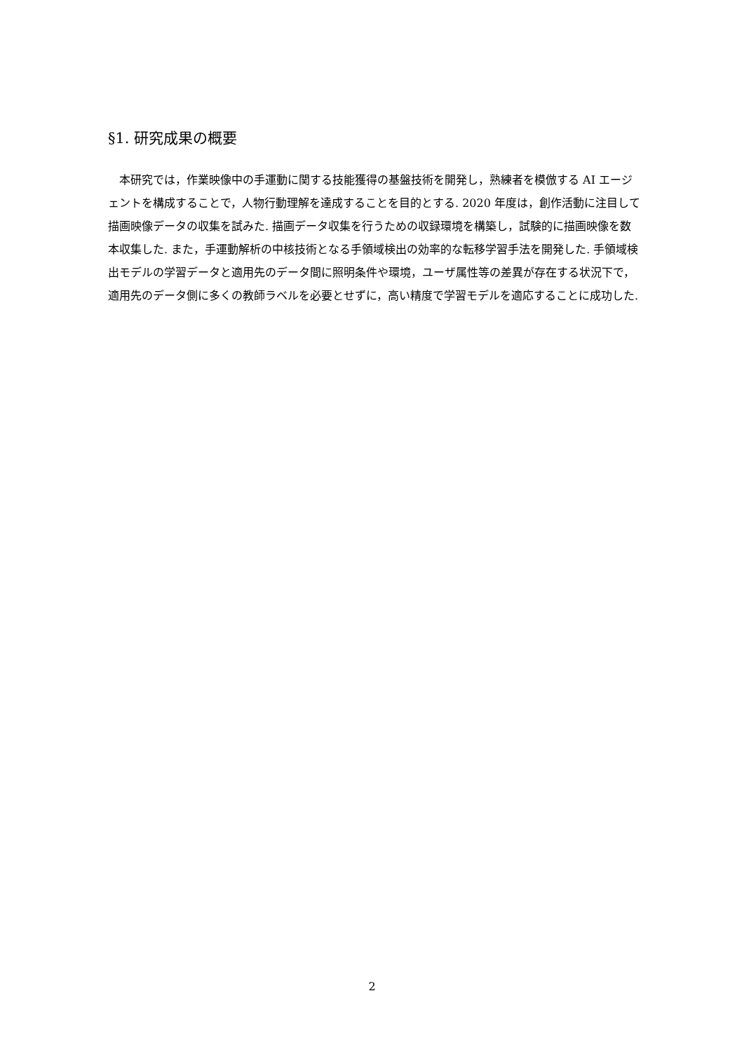§1. 研究成果の概要
　本研究では，作業映像中の手運動に関する技能獲得の基盤技術を開発し，熟練者を模倣する AI エージェントを構成することで，人物行動理解を達成することを目的とする. 2020 年度は，創作活動に注目して描画映像データの収集を試みた. 描画データ収集を行うための収録環境を構築し，試験的に描画映像を数本収集した. また，手運動解析の中核技術となる手領域検出の効率的な転移学習手法を開発した. 手領域検出モデルの学習データと適用先のデータ間に照明条件や環境，ユーザ属性等の差異が存在する状況下で，適用先のデータ側に多くの教師ラベルを必要とせずに，高い精度で学習モデルを適応することに成功した.
2